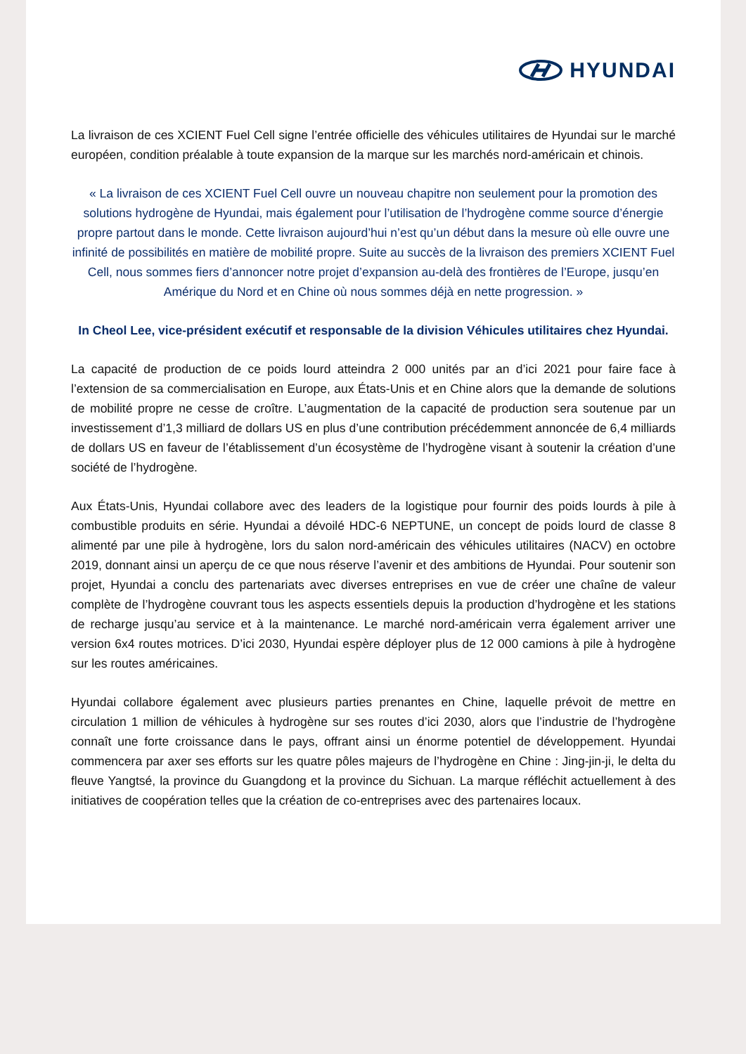HYUNDAI
La livraison de ces XCIENT Fuel Cell signe l’entrée officielle des véhicules utilitaires de Hyundai sur le marché européen, condition préalable à toute expansion de la marque sur les marchés nord-américain et chinois.
« La livraison de ces XCIENT Fuel Cell ouvre un nouveau chapitre non seulement pour la promotion des solutions hydrogène de Hyundai, mais également pour l’utilisation de l’hydrogène comme source d’énergie propre partout dans le monde. Cette livraison aujourd’hui n’est qu’un début dans la mesure où elle ouvre une infinité de possibilités en matière de mobilité propre. Suite au succès de la livraison des premiers XCIENT Fuel Cell, nous sommes fiers d’annoncer notre projet d’expansion au-delà des frontières de l’Europe, jusqu’en Amérique du Nord et en Chine où nous sommes déjà en nette progression. »
In Cheol Lee, vice-président exécutif et responsable de la division Véhicules utilitaires chez Hyundai.
La capacité de production de ce poids lourd atteindra 2 000 unités par an d’ici 2021 pour faire face à l’extension de sa commercialisation en Europe, aux États-Unis et en Chine alors que la demande de solutions de mobilité propre ne cesse de croître. L’augmentation de la capacité de production sera soutenue par un investissement d’1,3 milliard de dollars US en plus d’une contribution précédemment annoncée de 6,4 milliards de dollars US en faveur de l’établissement d’un écosystème de l’hydrogène visant à soutenir la création d’une société de l’hydrogène.
Aux États-Unis, Hyundai collabore avec des leaders de la logistique pour fournir des poids lourds à pile à combustible produits en série. Hyundai a dévoilé HDC-6 NEPTUNE, un concept de poids lourd de classe 8 alimenté par une pile à hydrogène, lors du salon nord-américain des véhicules utilitaires (NACV) en octobre 2019, donnant ainsi un aperçu de ce que nous réserve l’avenir et des ambitions de Hyundai. Pour soutenir son projet, Hyundai a conclu des partenariats avec diverses entreprises en vue de créer une chaîne de valeur complète de l’hydrogène couvrant tous les aspects essentiels depuis la production d’hydrogène et les stations de recharge jusqu’au service et à la maintenance. Le marché nord-américain verra également arriver une version 6x4 routes motrices. D’ici 2030, Hyundai espère déployer plus de 12 000 camions à pile à hydrogène sur les routes américaines.
Hyundai collabore également avec plusieurs parties prenantes en Chine, laquelle prévoit de mettre en circulation 1 million de véhicules à hydrogène sur ses routes d’ici 2030, alors que l’industrie de l’hydrogène connaît une forte croissance dans le pays, offrant ainsi un énorme potentiel de développement. Hyundai commencera par axer ses efforts sur les quatre pôles majeurs de l’hydrogène en Chine : Jing-jin-ji, le delta du fleuve Yangtsé, la province du Guangdong et la province du Sichuan. La marque réfléchit actuellement à des initiatives de coopération telles que la création de co-entreprises avec des partenaires locaux.